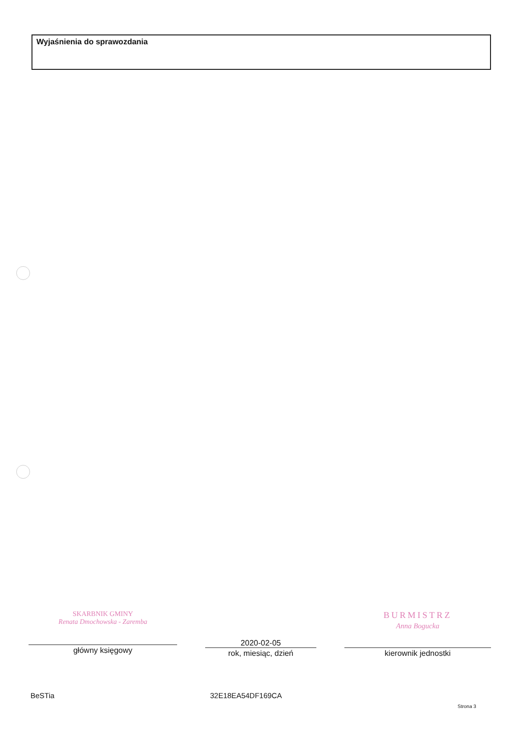Wyjaśnienia do sprawozdania
SKARBNIK GMINY
Renata Dmochowska - Zaremba
główny księgowy
2020-02-05
rok, miesiąc, dzień
BURMISTRZ
Anna Bogucka
kierownik jednostki
BeSTia 32E18EA54DF169CA
Strona 3